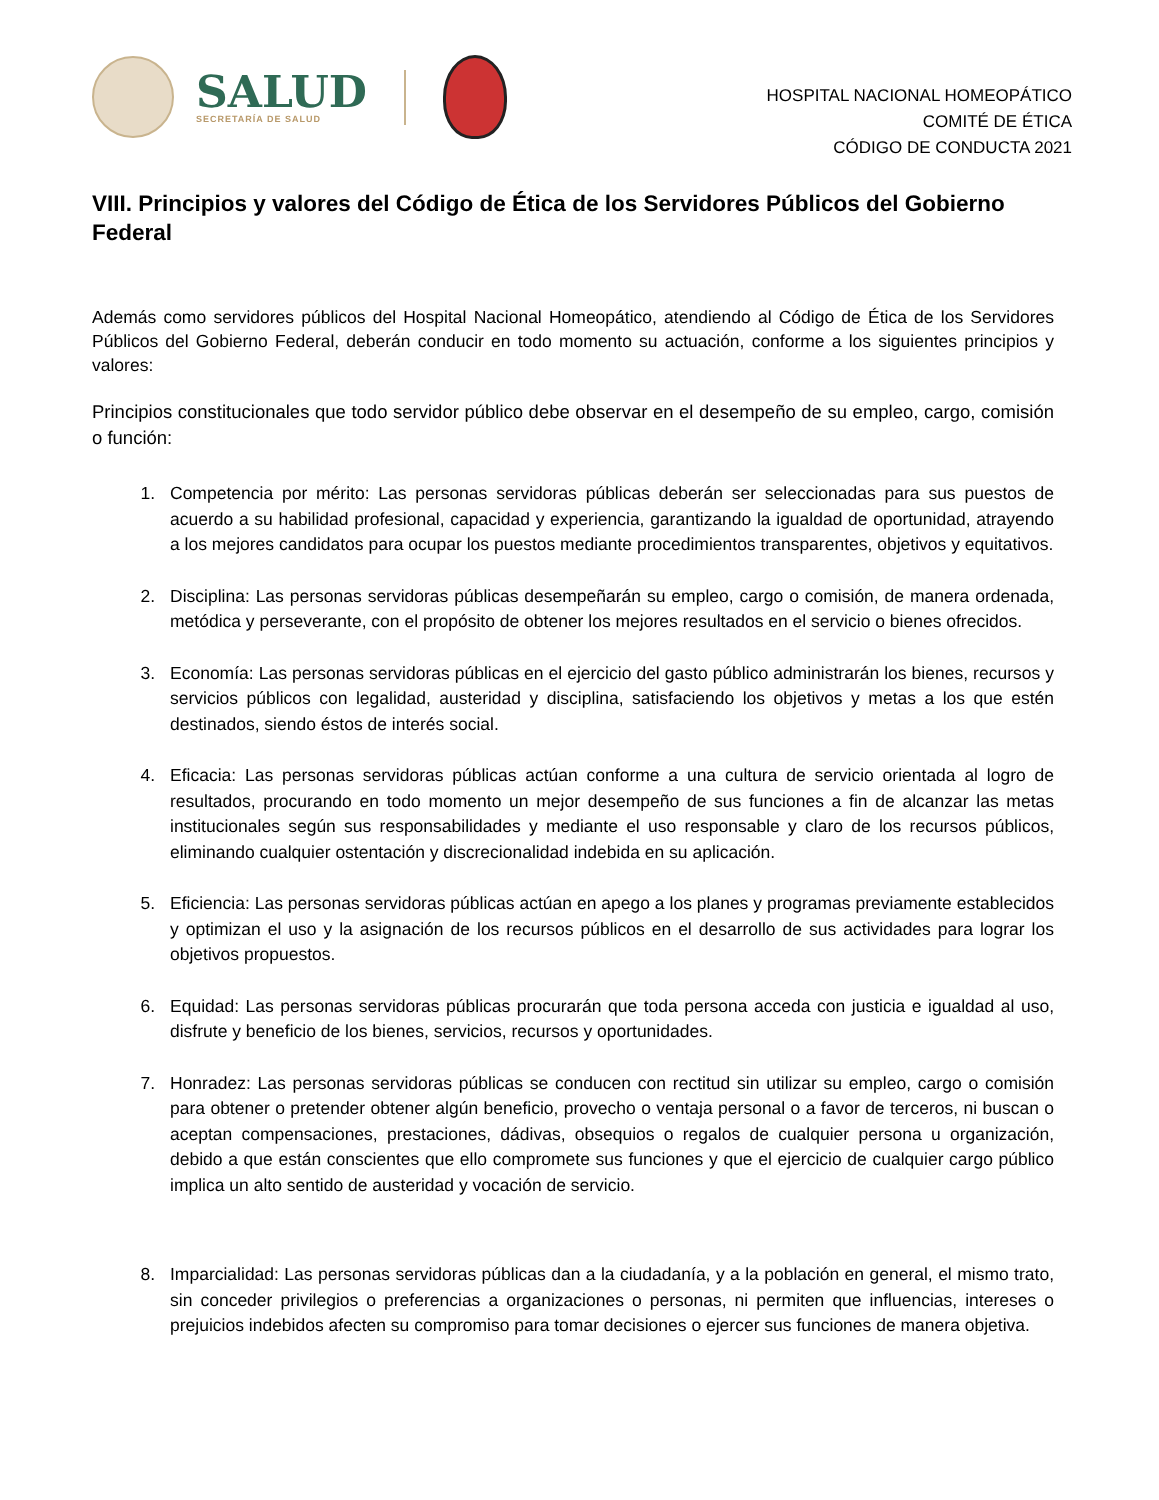SALUD
SECRETARÍA DE SALUD
HOSPITAL NACIONAL HOMEOPÁTICO
COMITÉ DE ÉTICA
CÓDIGO DE CONDUCTA 2021
VIII. Principios y valores del Código de Ética de los Servidores Públicos del Gobierno Federal
Además como servidores públicos del Hospital Nacional Homeopático, atendiendo al Código de Ética de los Servidores Públicos del Gobierno Federal, deberán conducir en todo momento su actuación, conforme a los siguientes principios y valores:
Principios constitucionales que todo servidor público debe observar en el desempeño de su empleo, cargo, comisión o función:
1. Competencia por mérito: Las personas servidoras públicas deberán ser seleccionadas para sus puestos de acuerdo a su habilidad profesional, capacidad y experiencia, garantizando la igualdad de oportunidad, atrayendo a los mejores candidatos para ocupar los puestos mediante procedimientos transparentes, objetivos y equitativos.
2. Disciplina: Las personas servidoras públicas desempeñarán su empleo, cargo o comisión, de manera ordenada, metódica y perseverante, con el propósito de obtener los mejores resultados en el servicio o bienes ofrecidos.
3. Economía: Las personas servidoras públicas en el ejercicio del gasto público administrarán los bienes, recursos y servicios públicos con legalidad, austeridad y disciplina, satisfaciendo los objetivos y metas a los que estén destinados, siendo éstos de interés social.
4. Eficacia: Las personas servidoras públicas actúan conforme a una cultura de servicio orientada al logro de resultados, procurando en todo momento un mejor desempeño de sus funciones a fin de alcanzar las metas institucionales según sus responsabilidades y mediante el uso responsable y claro de los recursos públicos, eliminando cualquier ostentación y discrecionalidad indebida en su aplicación.
5. Eficiencia: Las personas servidoras públicas actúan en apego a los planes y programas previamente establecidos y optimizan el uso y la asignación de los recursos públicos en el desarrollo de sus actividades para lograr los objetivos propuestos.
6. Equidad: Las personas servidoras públicas procurarán que toda persona acceda con justicia e igualdad al uso, disfrute y beneficio de los bienes, servicios, recursos y oportunidades.
7. Honradez: Las personas servidoras públicas se conducen con rectitud sin utilizar su empleo, cargo o comisión para obtener o pretender obtener algún beneficio, provecho o ventaja personal o a favor de terceros, ni buscan o aceptan compensaciones, prestaciones, dádivas, obsequios o regalos de cualquier persona u organización, debido a que están conscientes que ello compromete sus funciones y que el ejercicio de cualquier cargo público implica un alto sentido de austeridad y vocación de servicio.
8. Imparcialidad: Las personas servidoras públicas dan a la ciudadanía, y a la población en general, el mismo trato, sin conceder privilegios o preferencias a organizaciones o personas, ni permiten que influencias, intereses o prejuicios indebidos afecten su compromiso para tomar decisiones o ejercer sus funciones de manera objetiva.